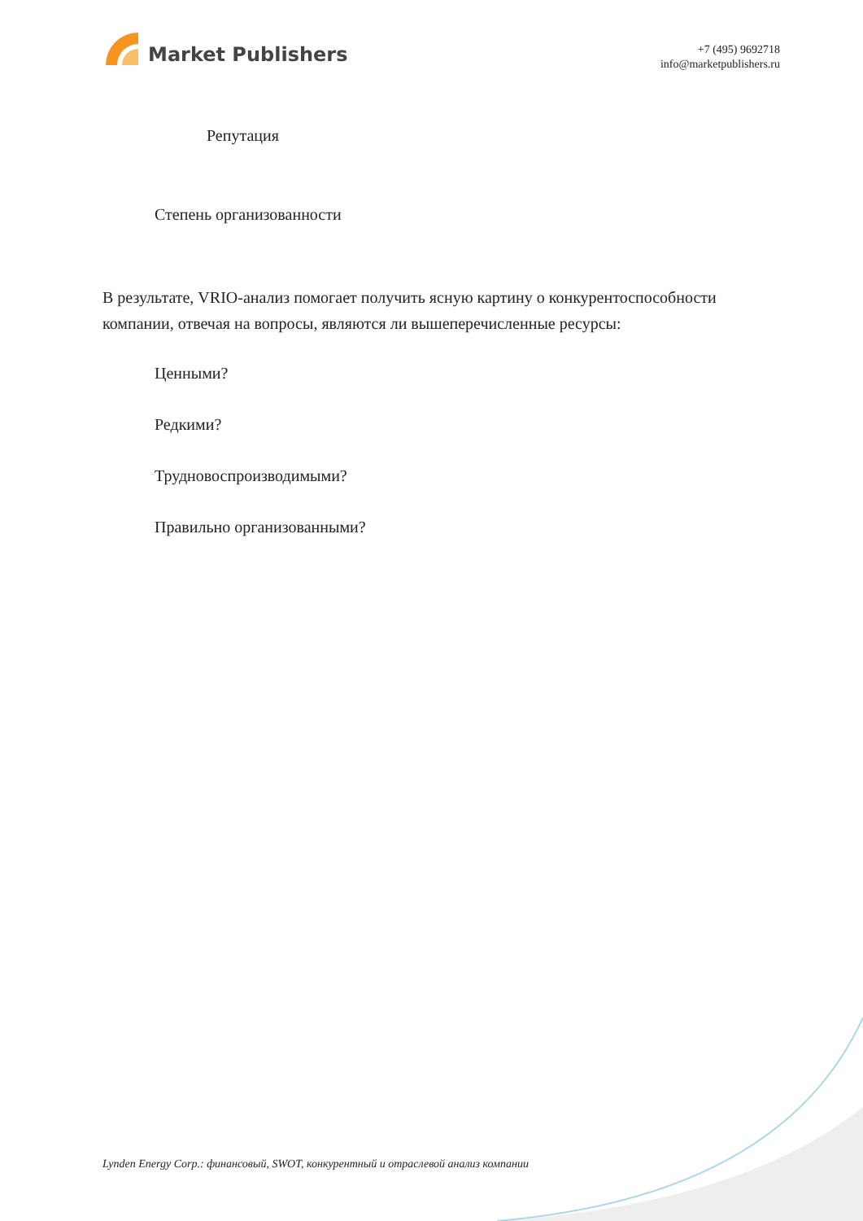Market Publishers
+7 (495) 9692718
info@marketpublishers.ru
Репутация
Степень организованности
В результате, VRIO-анализ помогает получить ясную картину о конкурентоспособности компании, отвечая на вопросы, являются ли вышеперечисленные ресурсы:
Ценными?
Редкими?
Трудновоспроизводимыми?
Правильно организованными?
Lynden Energy Corp.: финансовый, SWOT, конкурентный и отраслевой анализ компании